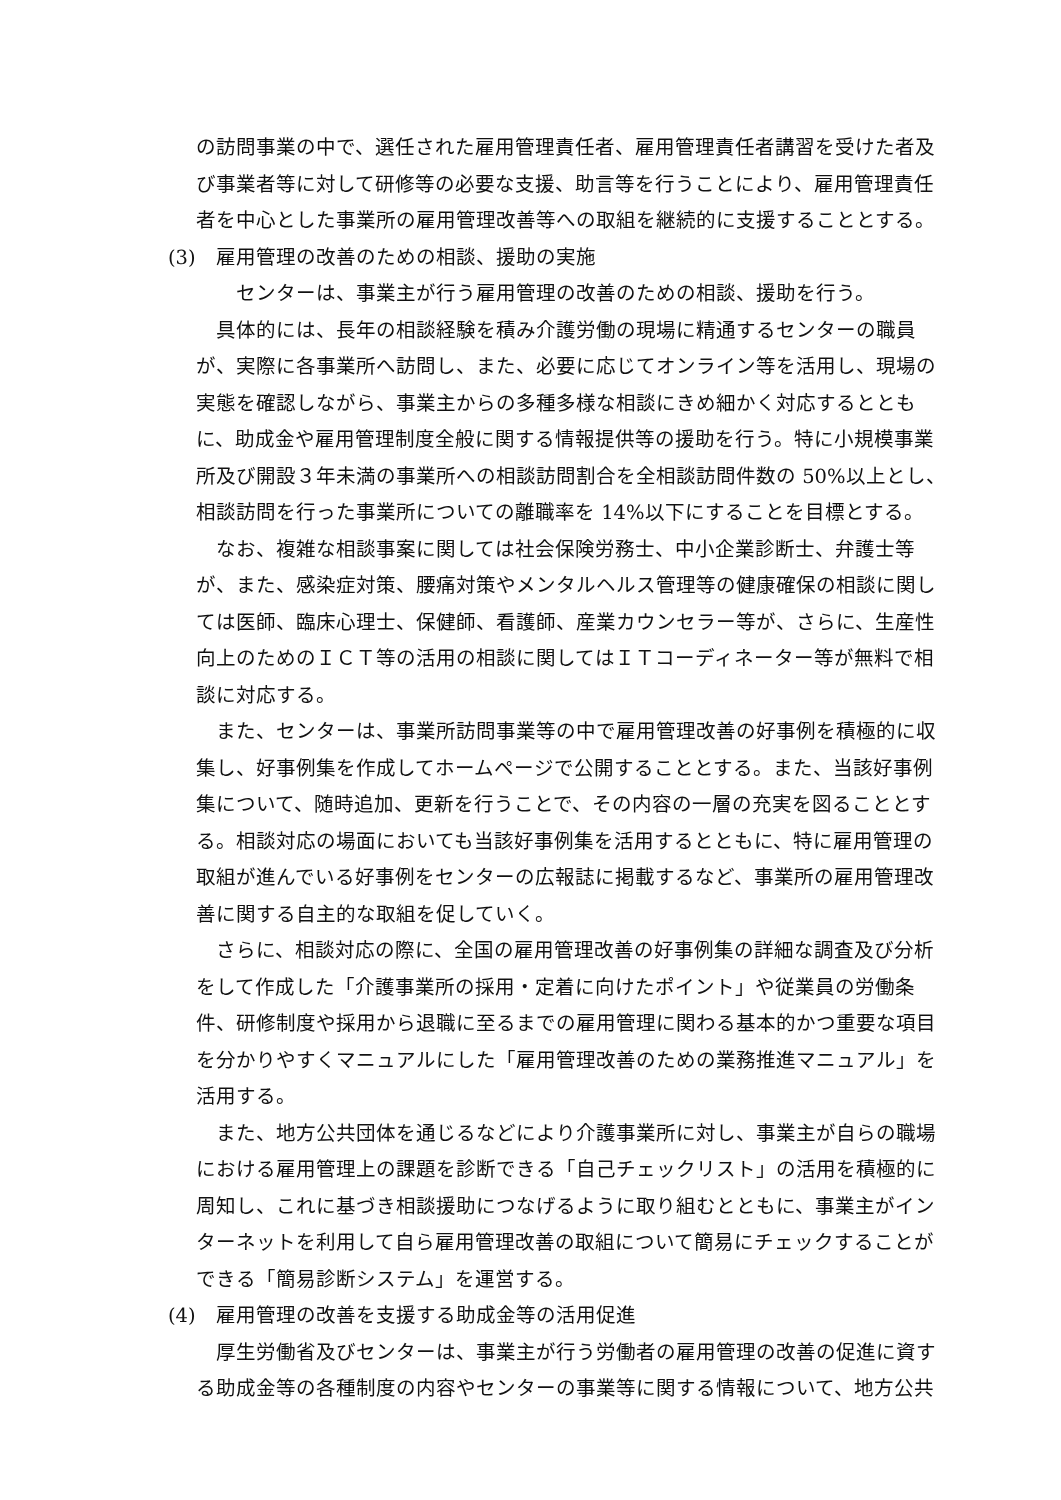の訪問事業の中で、選任された雇用管理責任者、雇用管理責任者講習を受けた者及び事業者等に対して研修等の必要な支援、助言等を行うことにより、雇用管理責任者を中心とした事業所の雇用管理改善等への取組を継続的に支援することとする。
(3)　雇用管理の改善のための相談、援助の実施
　センターは、事業主が行う雇用管理の改善のための相談、援助を行う。
具体的には、長年の相談経験を積み介護労働の現場に精通するセンターの職員が、実際に各事業所へ訪問し、また、必要に応じてオンライン等を活用し、現場の実態を確認しながら、事業主からの多種多様な相談にきめ細かく対応するとともに、助成金や雇用管理制度全般に関する情報提供等の援助を行う。特に小規模事業所及び開設３年未満の事業所への相談訪問割合を全相談訪問件数の 50%以上とし、相談訪問を行った事業所についての離職率を 14%以下にすることを目標とする。
なお、複雑な相談事案に関しては社会保険労務士、中小企業診断士、弁護士等が、また、感染症対策、腰痛対策やメンタルヘルス管理等の健康確保の相談に関しては医師、臨床心理士、保健師、看護師、産業カウンセラー等が、さらに、生産性向上のためのＩＣＴ等の活用の相談に関してはＩＴコーディネーター等が無料で相談に対応する。
また、センターは、事業所訪問事業等の中で雇用管理改善の好事例を積極的に収集し、好事例集を作成してホームページで公開することとする。また、当該好事例集について、随時追加、更新を行うことで、その内容の一層の充実を図ることとする。相談対応の場面においても当該好事例集を活用するとともに、特に雇用管理の取組が進んでいる好事例をセンターの広報誌に掲載するなど、事業所の雇用管理改善に関する自主的な取組を促していく。
さらに、相談対応の際に、全国の雇用管理改善の好事例集の詳細な調査及び分析をして作成した「介護事業所の採用・定着に向けたポイント」や従業員の労働条件、研修制度や採用から退職に至るまでの雇用管理に関わる基本的かつ重要な項目を分かりやすくマニュアルにした「雇用管理改善のための業務推進マニュアル」を活用する。
また、地方公共団体を通じるなどにより介護事業所に対し、事業主が自らの職場における雇用管理上の課題を診断できる「自己チェックリスト」の活用を積極的に周知し、これに基づき相談援助につなげるように取り組むとともに、事業主がインターネットを利用して自ら雇用管理改善の取組について簡易にチェックすることができる「簡易診断システム」を運営する。
(4)　雇用管理の改善を支援する助成金等の活用促進
厚生労働省及びセンターは、事業主が行う労働者の雇用管理の改善の促進に資する助成金等の各種制度の内容やセンターの事業等に関する情報について、地方公共